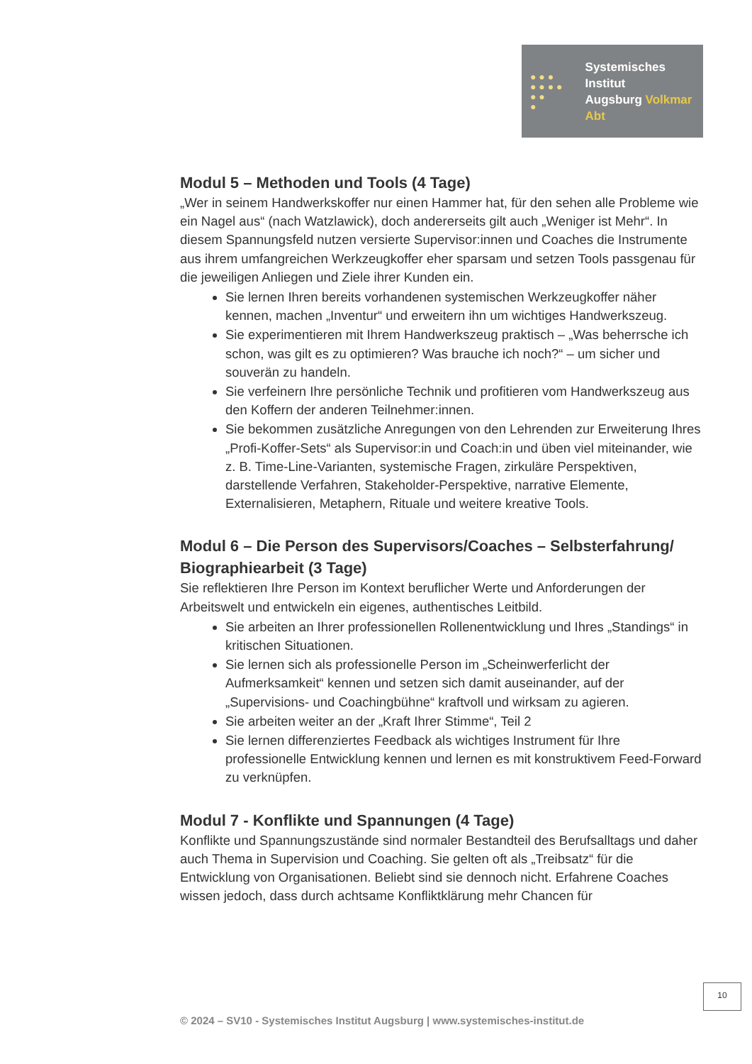● ● ●
● ● ● ●
● ●
●
Systemisches Institut
Augsburg Volkmar Abt
Modul 5 – Methoden und Tools (4 Tage)
„Wer in seinem Handwerkskoffer nur einen Hammer hat, für den sehen alle Probleme wie ein Nagel aus“ (nach Watzlawick), doch andererseits gilt auch „Weniger ist Mehr“. In diesem Spannungsfeld nutzen versierte Supervisor:innen und Coaches die Instrumente aus ihrem umfangreichen Werkzeugkoffer eher sparsam und setzen Tools passgenau für die jeweiligen Anliegen und Ziele ihrer Kunden ein.
Sie lernen Ihren bereits vorhandenen systemischen Werkzeugkoffer näher kennen, machen „Inventur“ und erweitern ihn um wichtiges Handwerkszeug.
Sie experimentieren mit Ihrem Handwerkszeug praktisch – „Was beherrsche ich schon, was gilt es zu optimieren? Was brauche ich noch?“ – um sicher und souverän zu handeln.
Sie verfeinern Ihre persönliche Technik und profitieren vom Handwerkszeug aus den Koffern der anderen Teilnehmer:innen.
Sie bekommen zusätzliche Anregungen von den Lehrenden zur Erweiterung Ihres „Profi-Koffer-Sets“ als Supervisor:in und Coach:in und üben viel miteinander, wie z. B. Time-Line-Varianten, systemische Fragen, zirkuläre Perspektiven, darstellende Verfahren, Stakeholder-Perspektive, narrative Elemente, Externalisieren, Metaphern, Rituale und weitere kreative Tools.
Modul 6 – Die Person des Supervisors/Coaches – Selbsterfahrung/ Biographiearbeit (3 Tage)
Sie reflektieren Ihre Person im Kontext beruflicher Werte und Anforderungen der Arbeitswelt und entwickeln ein eigenes, authentisches Leitbild.
Sie arbeiten an Ihrer professionellen Rollenentwicklung und Ihres „Standings“ in kritischen Situationen.
Sie lernen sich als professionelle Person im „Scheinwerferlicht der Aufmerksamkeit“ kennen und setzen sich damit auseinander, auf der „Supervisions- und Coachingbühne“ kraftvoll und wirksam zu agieren.
Sie arbeiten weiter an der „Kraft Ihrer Stimme“, Teil 2
Sie lernen differenziertes Feedback als wichtiges Instrument für Ihre professionelle Entwicklung kennen und lernen es mit konstruktivem Feed-Forward zu verknüpfen.
Modul 7 - Konflikte und Spannungen (4 Tage)
Konflikte und Spannungszustände sind normaler Bestandteil des Berufsalltags und daher auch Thema in Supervision und Coaching. Sie gelten oft als „Treibsatz“ für die Entwicklung von Organisationen. Beliebt sind sie dennoch nicht. Erfahrene Coaches wissen jedoch, dass durch achtsame Konfliktklärung mehr Chancen für
10
© 2024 – SV10 - Systemisches Institut Augsburg | www.systemisches-institut.de